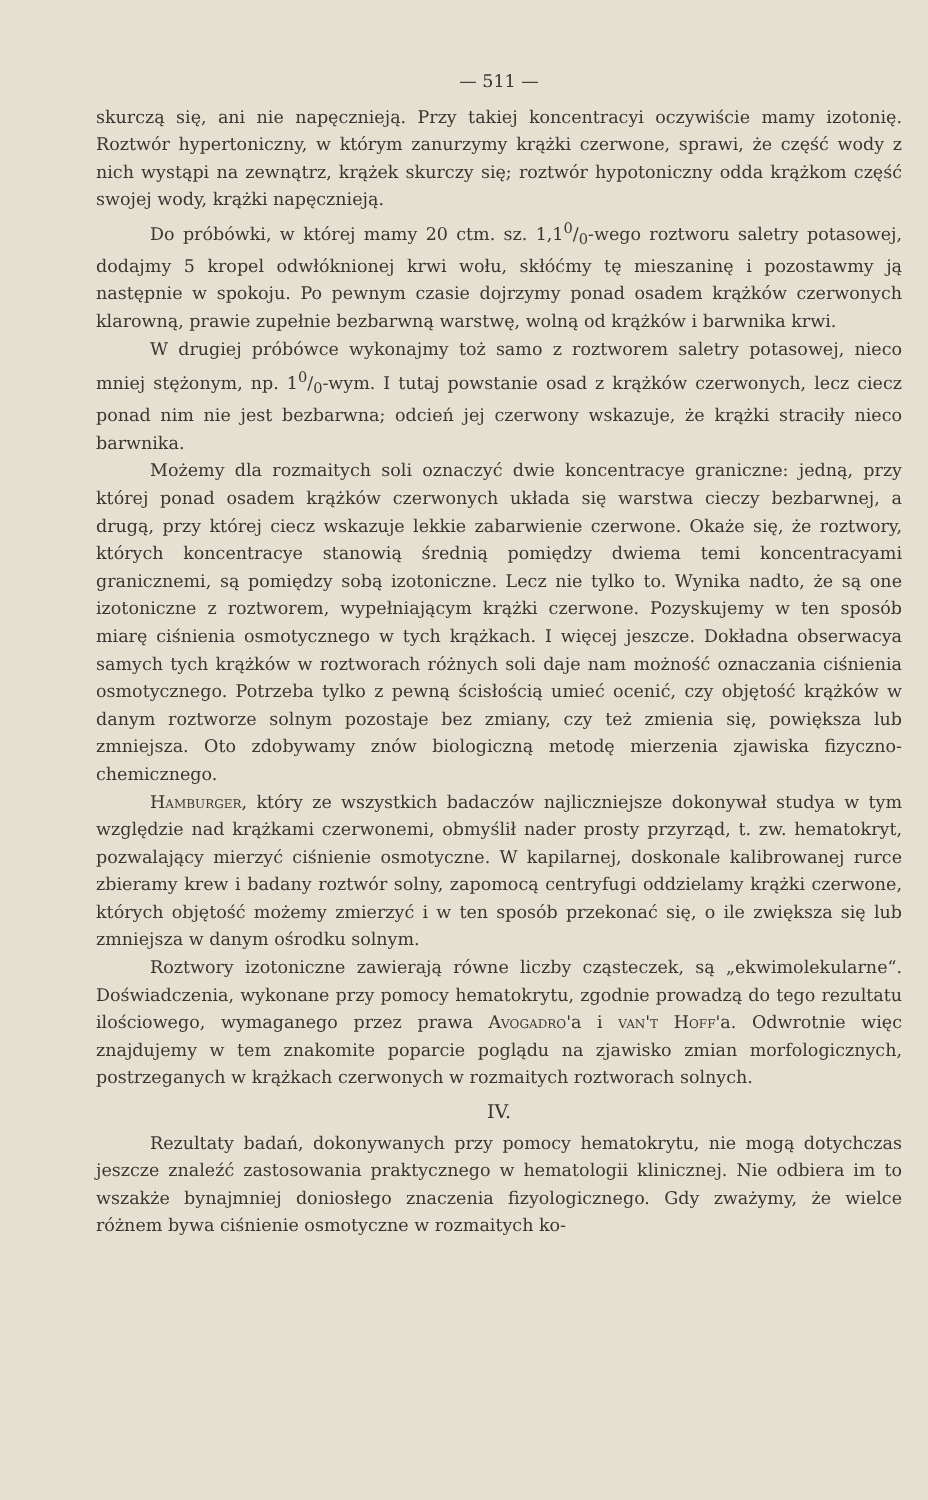— 511 —
skurczą się, ani nie napęcznieją. Przy takiej koncentracyi oczywiście mamy izotonię. Roztwór hypertoniczny, w którym zanurzymy krążki czerwone, sprawi, że część wody z nich wystąpi na zewnątrz, krążek skurczy się; roztwór hypotoniczny odda krążkom część swojej wody, krążki napęcznieją.
Do próbówki, w której mamy 20 ctm. sz. 1,10/0-wego roztworu saletry potasowej, dodajmy 5 kropel odwłóknionej krwi wołu, skłóćmy tę mieszaninę i pozostawmy ją następnie w spokoju. Po pewnym czasie dojrzymy ponad osadem krążków czerwonych klarowną, prawie zupełnie bezbarwną warstwę, wolną od krążków i barwnika krwi.
W drugiej próbówce wykonajmy toż samo z roztworem saletry potasowej, nieco mniej stężonym, np. 10/0-wym. I tutaj powstanie osad z krążków czerwonych, lecz ciecz ponad nim nie jest bezbarwna; odcień jej czerwony wskazuje, że krążki straciły nieco barwnika.
Możemy dla rozmaitych soli oznaczyć dwie koncentracye graniczne: jedną, przy której ponad osadem krążków czerwonych układa się warstwa cieczy bezbarwnej, a drugą, przy której ciecz wskazuje lekkie zabarwienie czerwone. Okaże się, że roztwory, których koncentracye stanowią średnią pomiędzy dwiema temi koncentracyami granicznemi, są pomiędzy sobą izotoniczne. Lecz nie tylko to. Wynika nadto, że są one izotoniczne z roztworem, wypełniającym krążki czerwone. Pozyskujemy w ten sposób miarę ciśnienia osmotycznego w tych krążkach. I więcej jeszcze. Dokładna obserwacya samych tych krążków w roztworach różnych soli daje nam możność oznaczania ciśnienia osmotycznego. Potrzeba tylko z pewną ścisłością umieć ocenić, czy objętość krążków w danym roztworze solnym pozostaje bez zmiany, czy też zmienia się, powiększa lub zmniejsza. Oto zdobywamy znów biologiczną metodę mierzenia zjawiska fizyczno-chemicznego.
Hamburger, który ze wszystkich badaczów najliczniejsze dokonywał studya w tym względzie nad krążkami czerwonemi, obmyślił nader prosty przyrząd, t. zw. hematokryt, pozwalający mierzyć ciśnienie osmotyczne. W kapilarnej, doskonale kalibrowanej rurce zbieramy krew i badany roztwór solny, zapomocą centryfugi oddzielamy krążki czerwone, których objętość możemy zmierzyć i w ten sposób przekonać się, o ile zwiększa się lub zmniejsza w danym ośrodku solnym.
Roztwory izotoniczne zawierają równe liczby cząsteczek, są „ekwimolekularne“. Doświadczenia, wykonane przy pomocy hematokrytu, zgodnie prowadzą do tego rezultatu ilościowego, wymaganego przez prawa Avogadro'a i van't Hoff'a. Odwrotnie więc znajdujemy w tem znakomite poparcie poglądu na zjawisko zmian morfologicznych, postrzeganych w krążkach czerwonych w rozmaitych roztworach solnych.
IV.
Rezultaty badań, dokonywanych przy pomocy hematokrytu, nie mogą dotychczas jeszcze znaleźć zastosowania praktycznego w hematologii klinicznej. Nie odbiera im to wszakże bynajmniej doniosłego znaczenia fizyologicznego. Gdy zważymy, że wielce różnem bywa ciśnienie osmotyczne w rozmaitych ko-